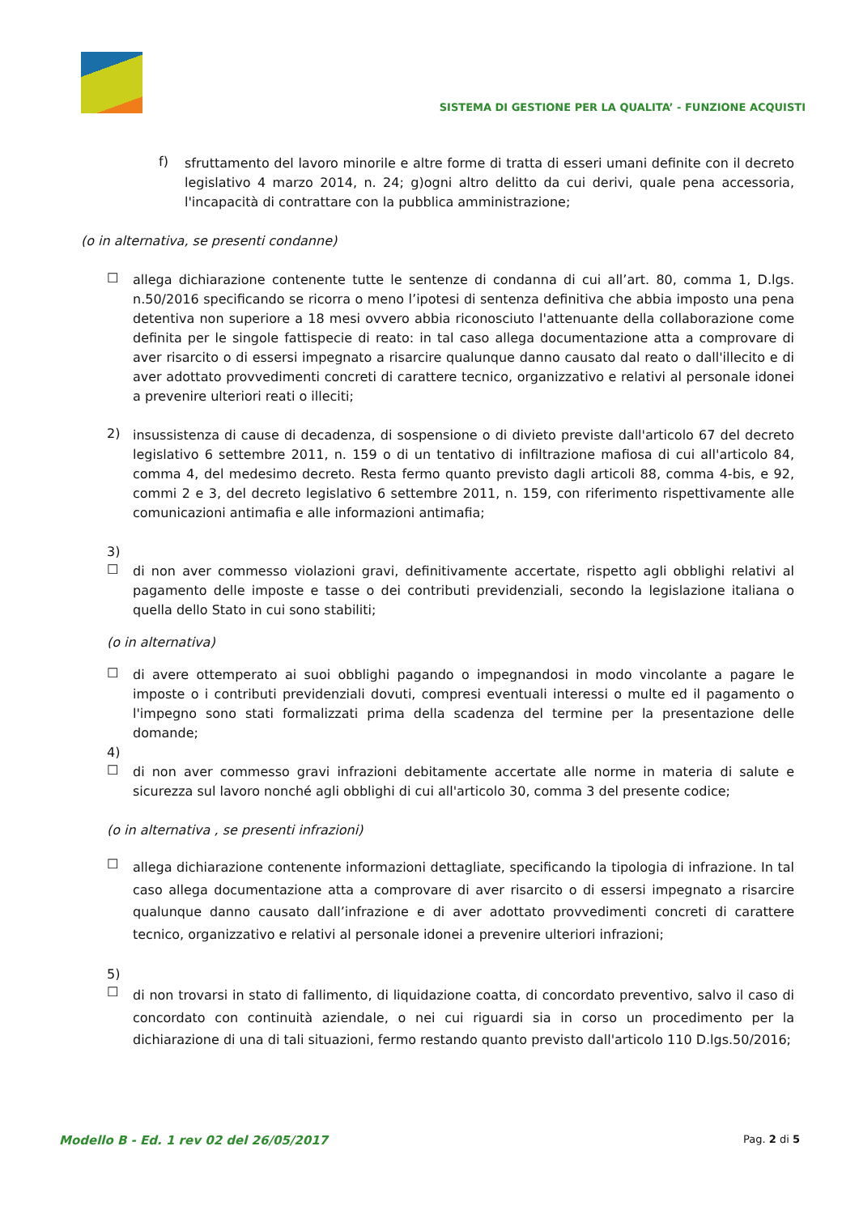SISTEMA DI GESTIONE PER LA QUALITA’ - FUNZIONE ACQUISTI
f)
sfruttamento del lavoro minorile e altre forme di tratta di esseri umani definite con il decreto legislativo 4 marzo 2014, n. 24; g)ogni altro delitto da cui derivi, quale pena accessoria, l'incapacità di contrattare con la pubblica amministrazione;
(o in alternativa, se presenti condanne)
☐
allega dichiarazione contenente tutte le sentenze di condanna di cui all’art. 80, comma 1, D.lgs. n.50/2016 specificando se ricorra o meno l’ipotesi di sentenza definitiva che abbia imposto una pena detentiva non superiore a 18 mesi ovvero abbia riconosciuto l'attenuante della collaborazione come definita per le singole fattispecie di reato: in tal caso allega documentazione atta a comprovare di aver risarcito o di essersi impegnato a risarcire qualunque danno causato dal reato o dall'illecito e di aver adottato provvedimenti concreti di carattere tecnico, organizzativo e relativi al personale idonei a prevenire ulteriori reati o illeciti;
2)
insussistenza di cause di decadenza, di sospensione o di divieto previste dall'articolo 67 del decreto legislativo 6 settembre 2011, n. 159 o di un tentativo di infiltrazione mafiosa di cui all'articolo 84, comma 4, del medesimo decreto. Resta fermo quanto previsto dagli articoli 88, comma 4-bis, e 92, commi 2 e 3, del decreto legislativo 6 settembre 2011, n. 159, con riferimento rispettivamente alle comunicazioni antimafia e alle informazioni antimafia;
3)
☐
di non aver commesso violazioni gravi, definitivamente accertate, rispetto agli obblighi relativi al pagamento delle imposte e tasse o dei contributi previdenziali, secondo la legislazione italiana o quella dello Stato in cui sono stabiliti;
(o in alternativa)
☐
di avere ottemperato ai suoi obblighi pagando o impegnandosi in modo vincolante a pagare le imposte o i contributi previdenziali dovuti, compresi eventuali interessi o multe ed il pagamento o l'impegno sono stati formalizzati prima della scadenza del termine per la presentazione delle domande;
4)
☐
di non aver commesso gravi infrazioni debitamente accertate alle norme in materia di salute e sicurezza sul lavoro nonché agli obblighi di cui all'articolo 30, comma 3 del presente codice;
(o in alternativa , se presenti infrazioni)
☐
allega dichiarazione contenente informazioni dettagliate, specificando la tipologia di infrazione. In tal caso allega documentazione atta a comprovare di aver risarcito o di essersi impegnato a risarcire qualunque danno causato dall’infrazione e di aver adottato provvedimenti concreti di carattere tecnico, organizzativo e relativi al personale idonei a prevenire ulteriori infrazioni;
5)
☐
di non trovarsi in stato di fallimento, di liquidazione coatta, di concordato preventivo, salvo il caso di concordato con continuità aziendale, o nei cui riguardi sia in corso un procedimento per la dichiarazione di una di tali situazioni, fermo restando quanto previsto dall'articolo 110 D.lgs.50/2016;
Modello B - Ed. 1 rev 02 del 26/05/2017 Pag. 2 di 5